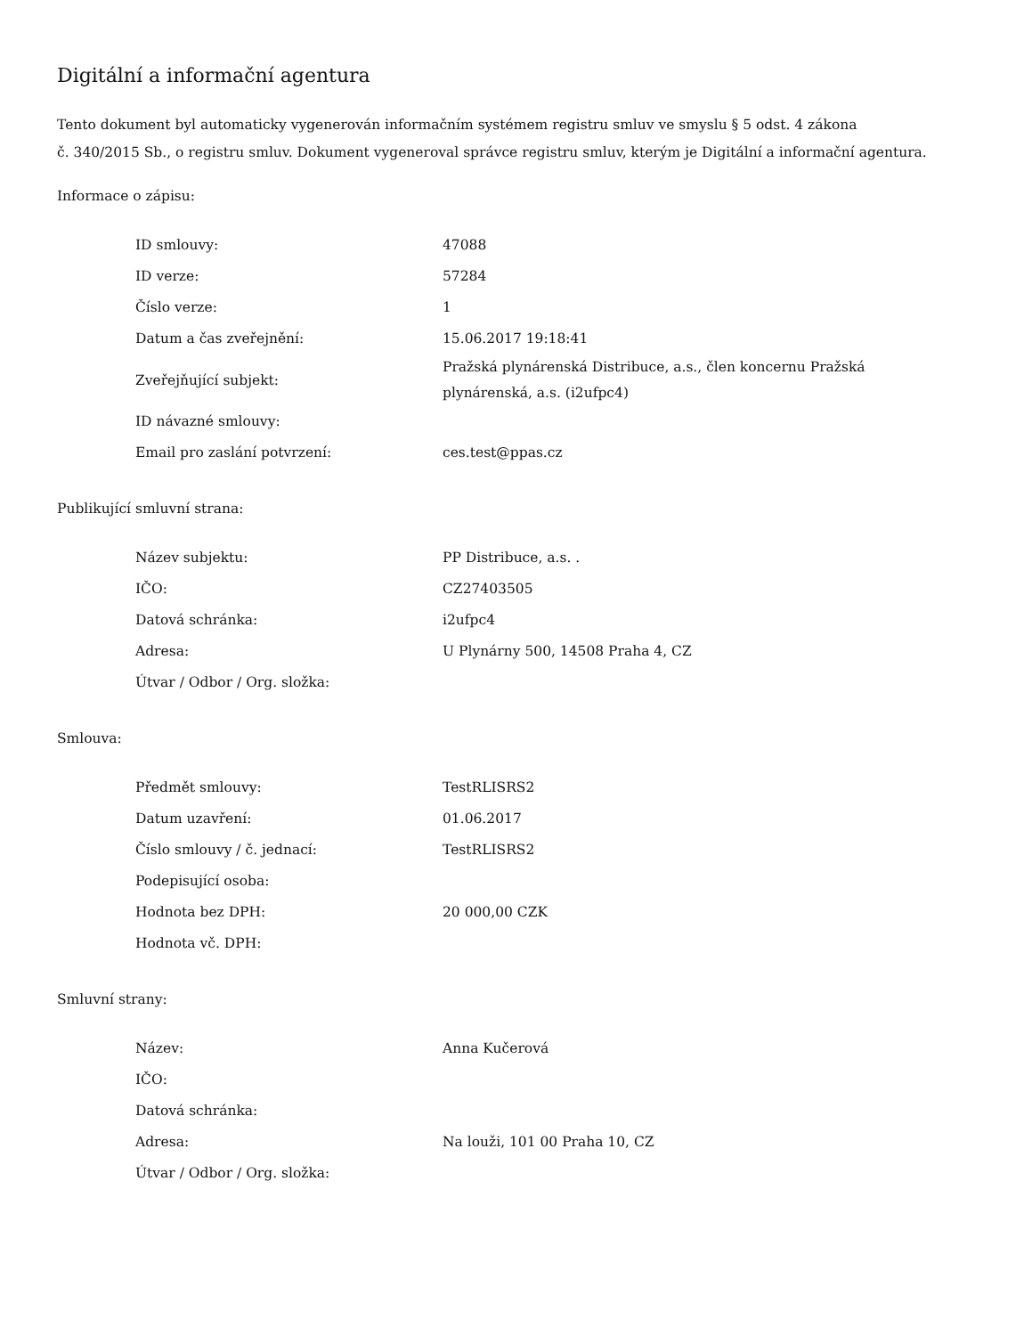Digitální a informační agentura
Tento dokument byl automaticky vygenerován informačním systémem registru smluv ve smyslu § 5 odst. 4 zákona
č. 340/2015 Sb., o registru smluv. Dokument vygeneroval správce registru smluv, kterým je Digitální a informační agentura.
Informace o zápisu:
| ID smlouvy: | 47088 |
| ID verze: | 57284 |
| Číslo verze: | 1 |
| Datum a čas zveřejnění: | 15.06.2017 19:18:41 |
| Zveřejňující subjekt: | Pražská plynárenská Distribuce, a.s., člen koncernu Pražská plynárenská, a.s. (i2ufpc4) |
| ID návazné smlouvy: | |
| Email pro zaslání potvrzení: | ces.test@ppas.cz |
Publikující smluvní strana:
| Název subjektu: | PP Distribuce, a.s. . |
| IČO: | CZ27403505 |
| Datová schránka: | i2ufpc4 |
| Adresa: | U Plynárny 500, 14508 Praha 4, CZ |
| Útvar / Odbor / Org. složka: | |
Smlouva:
| Předmět smlouvy: | TestRLISRS2 |
| Datum uzavření: | 01.06.2017 |
| Číslo smlouvy / č. jednací: | TestRLISRS2 |
| Podepisující osoba: | |
| Hodnota bez DPH: | 20 000,00 CZK |
| Hodnota vč. DPH: | |
Smluvní strany:
| Název: | Anna Kučerová |
| IČO: | |
| Datová schránka: | |
| Adresa: | Na louži, 101 00 Praha 10, CZ |
| Útvar / Odbor / Org. složka: | |